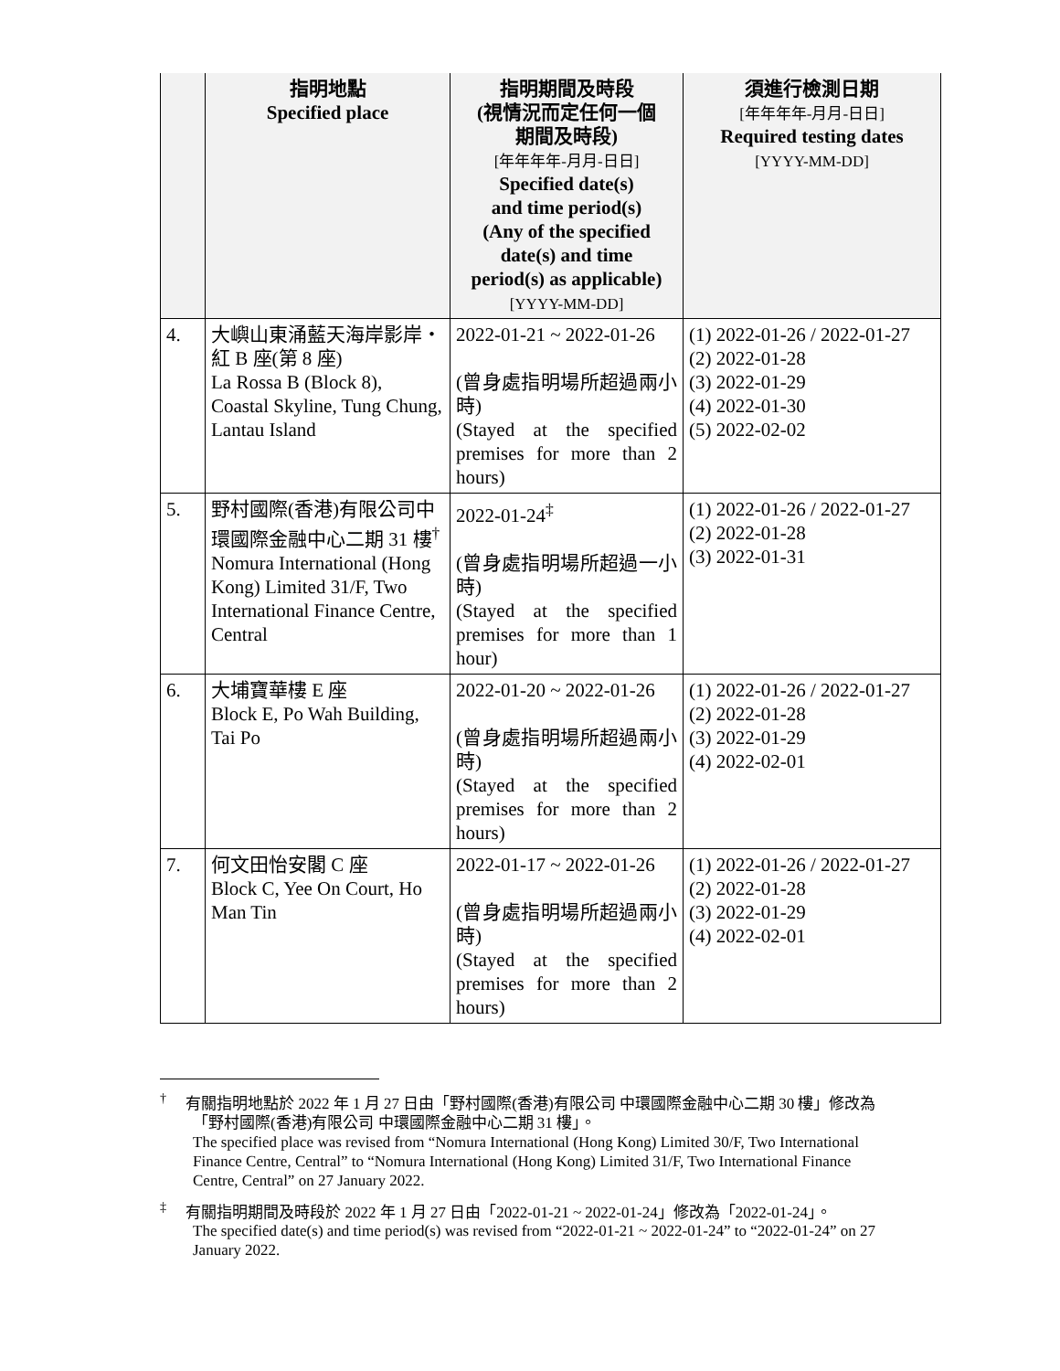| | 指明地點 Specified place | 指明期間及時段 (視情況而定任何一個 期間及時段) [年年年年-月月-日日] Specified date(s) and time period(s) (Any of the specified date(s) and time period(s) as applicable) [YYYY-MM-DD] | 須進行檢測日期 [年年年年-月月-日日] Required testing dates [YYYY-MM-DD] |
| --- | --- | --- | --- |
| 4. | 大嶼山東涌藍天海岸影岸・紅 B 座(第 8 座) La Rossa B (Block 8), Coastal Skyline, Tung Chung, Lantau Island | 2022-01-21 ~ 2022-01-26 (曾身處指明場所超過兩小時) (Stayed at the specified premises for more than 2 hours) | (1) 2022-01-26 / 2022-01-27 (2) 2022-01-28 (3) 2022-01-29 (4) 2022-01-30 (5) 2022-02-02 |
| 5. | 野村國際(香港)有限公司中環國際金融中心二期 31 樓<sup>†</sup> Nomura International (Hong Kong) Limited 31/F, Two International Finance Centre, Central | 2022-01-24<sup>‡</sup> (曾身處指明場所超過一小時) (Stayed at the specified premises for more than 1 hour) | (1) 2022-01-26 / 2022-01-27 (2) 2022-01-28 (3) 2022-01-31 |
| 6. | 大埔寶華樓 E 座 Block E, Po Wah Building, Tai Po | 2022-01-20 ~ 2022-01-26 (曾身處指明場所超過兩小時) (Stayed at the specified premises for more than 2 hours) | (1) 2022-01-26 / 2022-01-27 (2) 2022-01-28 (3) 2022-01-29 (4) 2022-02-01 |
| 7. | 何文田怡安閣 C 座 Block C, Yee On Court, Ho Man Tin | 2022-01-17 ~ 2022-01-26 (曾身處指明場所超過兩小時) (Stayed at the specified premises for more than 2 hours) | (1) 2022-01-26 / 2022-01-27 (2) 2022-01-28 (3) 2022-01-29 (4) 2022-02-01 |
<sup>†</sup> 有關指明地點於 2022 年 1 月 27 日由「野村國際(香港)有限公司 中環國際金融中心二期 30 樓」修改為「野村國際(香港)有限公司 中環國際金融中心二期 31 樓」。
The specified place was revised from “Nomura International (Hong Kong) Limited 30/F, Two International Finance Centre, Central” to “Nomura International (Hong Kong) Limited 31/F, Two International Finance Centre, Central” on 27 January 2022.
<sup>‡</sup> 有關指明期間及時段於 2022 年 1 月 27 日由「2022-01-21 ~ 2022-01-24」修改為「2022-01-24」。
The specified date(s) and time period(s) was revised from “2022-01-21 ~ 2022-01-24” to “2022-01-24” on 27 January 2022.